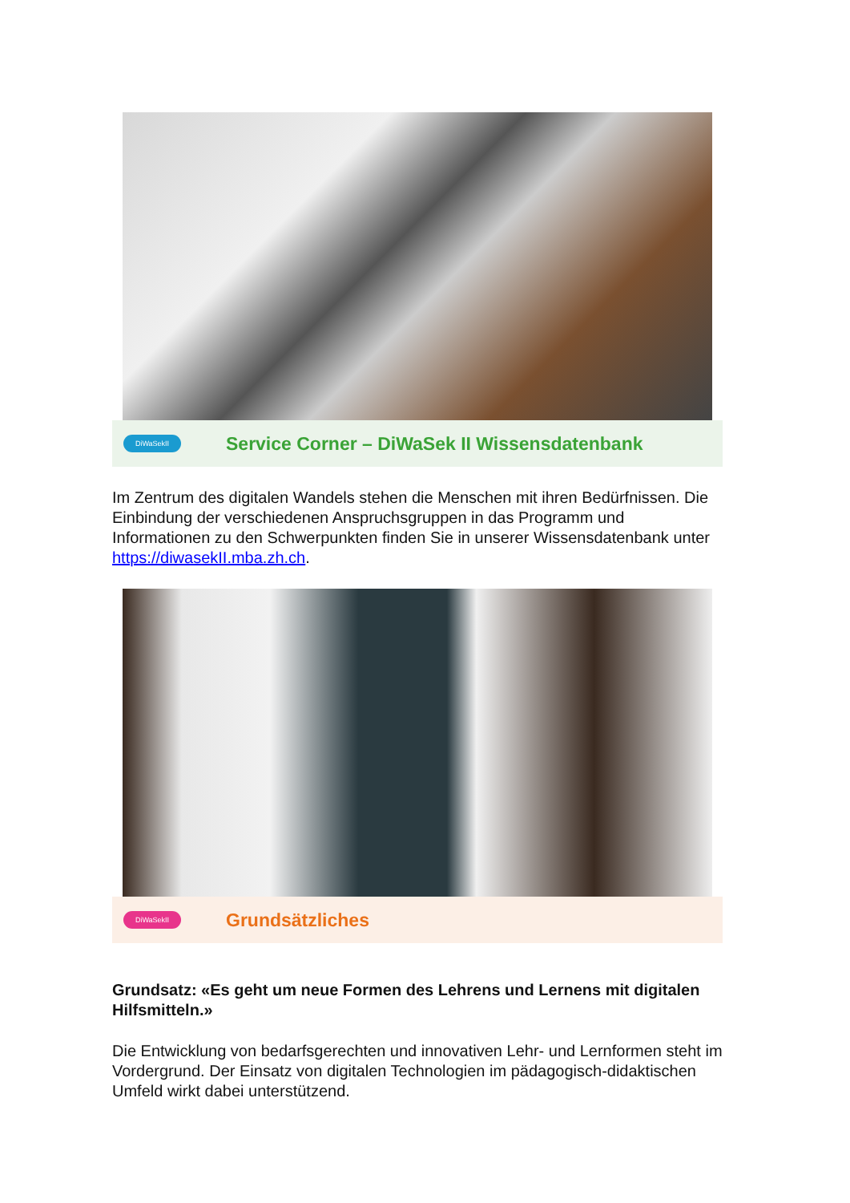DiWaSekII
Service Corner – DiWaSek II Wissensdatenbank
Im Zentrum des digitalen Wandels stehen die Menschen mit ihren Bedürfnissen. Die Einbindung der verschiedenen Anspruchsgruppen in das Programm und Informationen zu den Schwerpunkten finden Sie in unserer Wissensdatenbank unter https://diwasekII.mba.zh.ch.
DiWaSekII
Grundsätzliches
Grundsatz: «Es geht um neue Formen des Lehrens und Lernens mit digitalen Hilfsmitteln.»
Die Entwicklung von bedarfsgerechten und innovativen Lehr- und Lernformen steht im Vordergrund. Der Einsatz von digitalen Technologien im pädagogisch-didaktischen Umfeld wirkt dabei unterstützend.